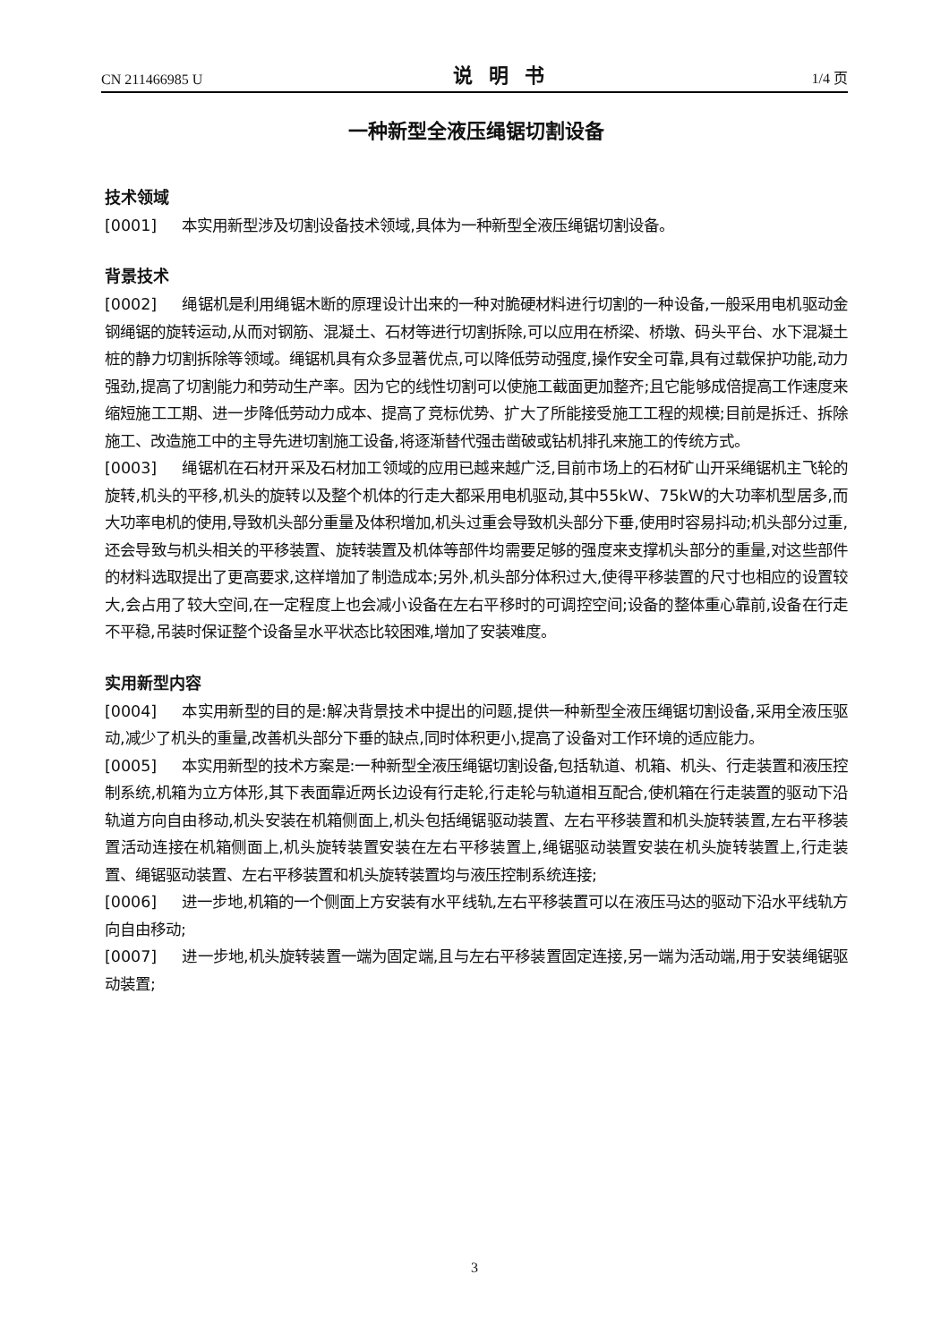CN 211466985 U 说明书 1/4 页
一种新型全液压绳锯切割设备
技术领域
[0001] 本实用新型涉及切割设备技术领域,具体为一种新型全液压绳锯切割设备。
背景技术
[0002] 绳锯机是利用绳锯木断的原理设计出来的一种对脆硬材料进行切割的一种设备,一般采用电机驱动金钢绳锯的旋转运动,从而对钢筋、混凝土、石材等进行切割拆除,可以应用在桥梁、桥墩、码头平台、水下混凝土桩的静力切割拆除等领域。绳锯机具有众多显著优点,可以降低劳动强度,操作安全可靠,具有过载保护功能,动力强劲,提高了切割能力和劳动生产率。因为它的线性切割可以使施工截面更加整齐;且它能够成倍提高工作速度来缩短施工工期、进一步降低劳动力成本、提高了竞标优势、扩大了所能接受施工工程的规模;目前是拆迁、拆除施工、改造施工中的主导先进切割施工设备,将逐渐替代强击凿破或钻机排孔来施工的传统方式。
[0003] 绳锯机在石材开采及石材加工领域的应用已越来越广泛,目前市场上的石材矿山开采绳锯机主飞轮的旋转,机头的平移,机头的旋转以及整个机体的行走大都采用电机驱动,其中55kW、75kW的大功率机型居多,而大功率电机的使用,导致机头部分重量及体积增加,机头过重会导致机头部分下垂,使用时容易抖动;机头部分过重,还会导致与机头相关的平移装置、旋转装置及机体等部件均需要足够的强度来支撑机头部分的重量,对这些部件的材料选取提出了更高要求,这样增加了制造成本;另外,机头部分体积过大,使得平移装置的尺寸也相应的设置较大,会占用了较大空间,在一定程度上也会减小设备在左右平移时的可调控空间;设备的整体重心靠前,设备在行走不平稳,吊装时保证整个设备呈水平状态比较困难,增加了安装难度。
实用新型内容
[0004] 本实用新型的目的是:解决背景技术中提出的问题,提供一种新型全液压绳锯切割设备,采用全液压驱动,减少了机头的重量,改善机头部分下垂的缺点,同时体积更小,提高了设备对工作环境的适应能力。
[0005] 本实用新型的技术方案是:一种新型全液压绳锯切割设备,包括轨道、机箱、机头、行走装置和液压控制系统,机箱为立方体形,其下表面靠近两长边设有行走轮,行走轮与轨道相互配合,使机箱在行走装置的驱动下沿轨道方向自由移动,机头安装在机箱侧面上,机头包括绳锯驱动装置、左右平移装置和机头旋转装置,左右平移装置活动连接在机箱侧面上,机头旋转装置安装在左右平移装置上,绳锯驱动装置安装在机头旋转装置上,行走装置、绳锯驱动装置、左右平移装置和机头旋转装置均与液压控制系统连接;
[0006] 进一步地,机箱的一个侧面上方安装有水平线轨,左右平移装置可以在液压马达的驱动下沿水平线轨方向自由移动;
[0007] 进一步地,机头旋转装置一端为固定端,且与左右平移装置固定连接,另一端为活动端,用于安装绳锯驱动装置;
3